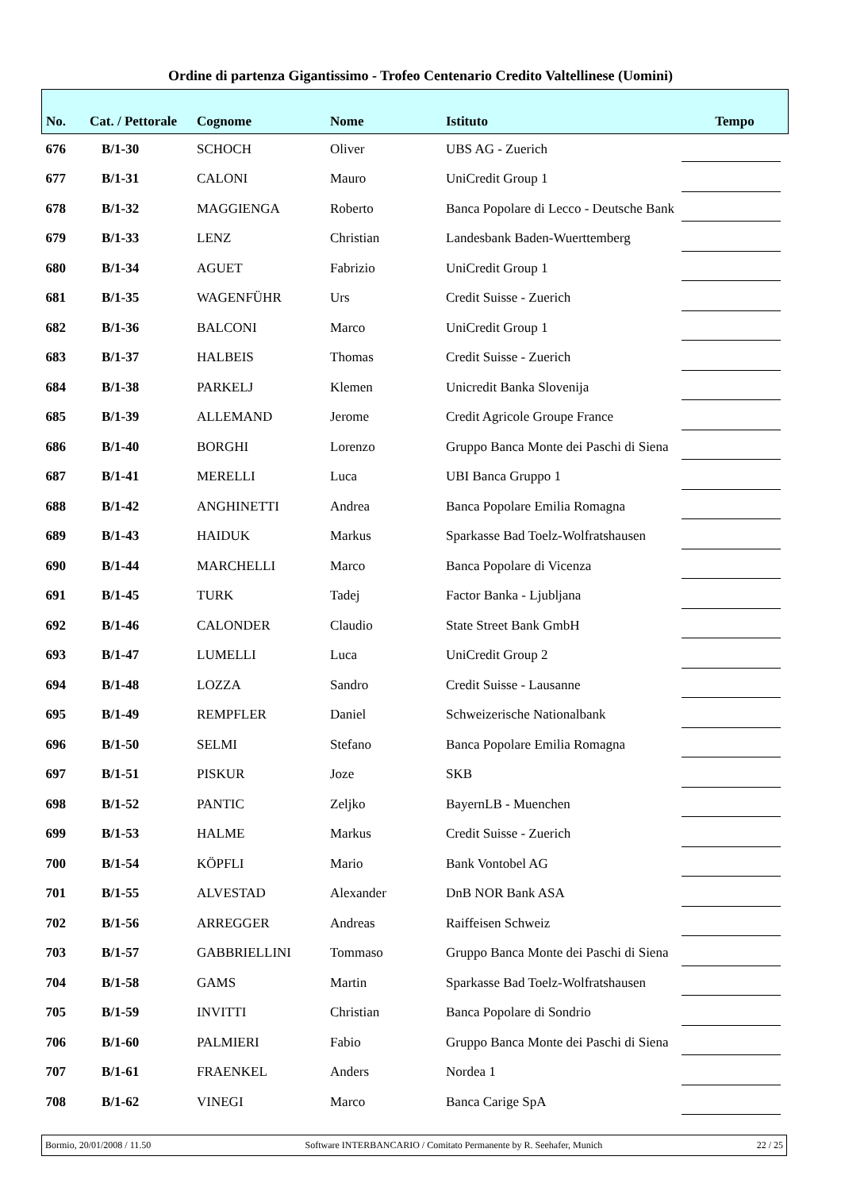Ordine di partenza Gigantissimo - Trofeo Centenario Credito Valtellinese (Uomini)
| No. | Cat. / Pettorale | Cognome | Nome | Istituto | Tempo |
| --- | --- | --- | --- | --- | --- |
| 676 | B/1-30 | SCHOCH | Oliver | UBS AG - Zuerich | |
| 677 | B/1-31 | CALONI | Mauro | UniCredit Group 1 | |
| 678 | B/1-32 | MAGGIENGA | Roberto | Banca Popolare di Lecco - Deutsche Bank | |
| 679 | B/1-33 | LENZ | Christian | Landesbank Baden-Wuerttemberg | |
| 680 | B/1-34 | AGUET | Fabrizio | UniCredit Group 1 | |
| 681 | B/1-35 | WAGENFÜHR | Urs | Credit Suisse - Zuerich | |
| 682 | B/1-36 | BALCONI | Marco | UniCredit Group 1 | |
| 683 | B/1-37 | HALBEIS | Thomas | Credit Suisse - Zuerich | |
| 684 | B/1-38 | PARKELJ | Klemen | Unicredit Banka Slovenija | |
| 685 | B/1-39 | ALLEMAND | Jerome | Credit Agricole Groupe France | |
| 686 | B/1-40 | BORGHI | Lorenzo | Gruppo Banca Monte dei Paschi di Siena | |
| 687 | B/1-41 | MERELLI | Luca | UBI Banca Gruppo 1 | |
| 688 | B/1-42 | ANGHINETTI | Andrea | Banca Popolare Emilia Romagna | |
| 689 | B/1-43 | HAIDUK | Markus | Sparkasse Bad Toelz-Wolfratshausen | |
| 690 | B/1-44 | MARCHELLI | Marco | Banca Popolare di Vicenza | |
| 691 | B/1-45 | TURK | Tadej | Factor Banka - Ljubljana | |
| 692 | B/1-46 | CALONDER | Claudio | State Street Bank GmbH | |
| 693 | B/1-47 | LUMELLI | Luca | UniCredit Group 2 | |
| 694 | B/1-48 | LOZZA | Sandro | Credit Suisse - Lausanne | |
| 695 | B/1-49 | REMPFLER | Daniel | Schweizerische Nationalbank | |
| 696 | B/1-50 | SELMI | Stefano | Banca Popolare Emilia Romagna | |
| 697 | B/1-51 | PISKUR | Joze | SKB | |
| 698 | B/1-52 | PANTIC | Zeljko | BayernLB - Muenchen | |
| 699 | B/1-53 | HALME | Markus | Credit Suisse - Zuerich | |
| 700 | B/1-54 | KÖPFLI | Mario | Bank Vontobel AG | |
| 701 | B/1-55 | ALVESTAD | Alexander | DnB NOR Bank ASA | |
| 702 | B/1-56 | ARREGGER | Andreas | Raiffeisen Schweiz | |
| 703 | B/1-57 | GABBRIELLINI | Tommaso | Gruppo Banca Monte dei Paschi di Siena | |
| 704 | B/1-58 | GAMS | Martin | Sparkasse Bad Toelz-Wolfratshausen | |
| 705 | B/1-59 | INVITTI | Christian | Banca Popolare di Sondrio | |
| 706 | B/1-60 | PALMIERI | Fabio | Gruppo Banca Monte dei Paschi di Siena | |
| 707 | B/1-61 | FRAENKEL | Anders | Nordea 1 | |
| 708 | B/1-62 | VINEGI | Marco | Banca Carige SpA | |
Bormio, 20/01/2008 / 11.50 Software INTERBANCARIO / Comitato Permanente by R. Seehafer, Munich 22 / 25